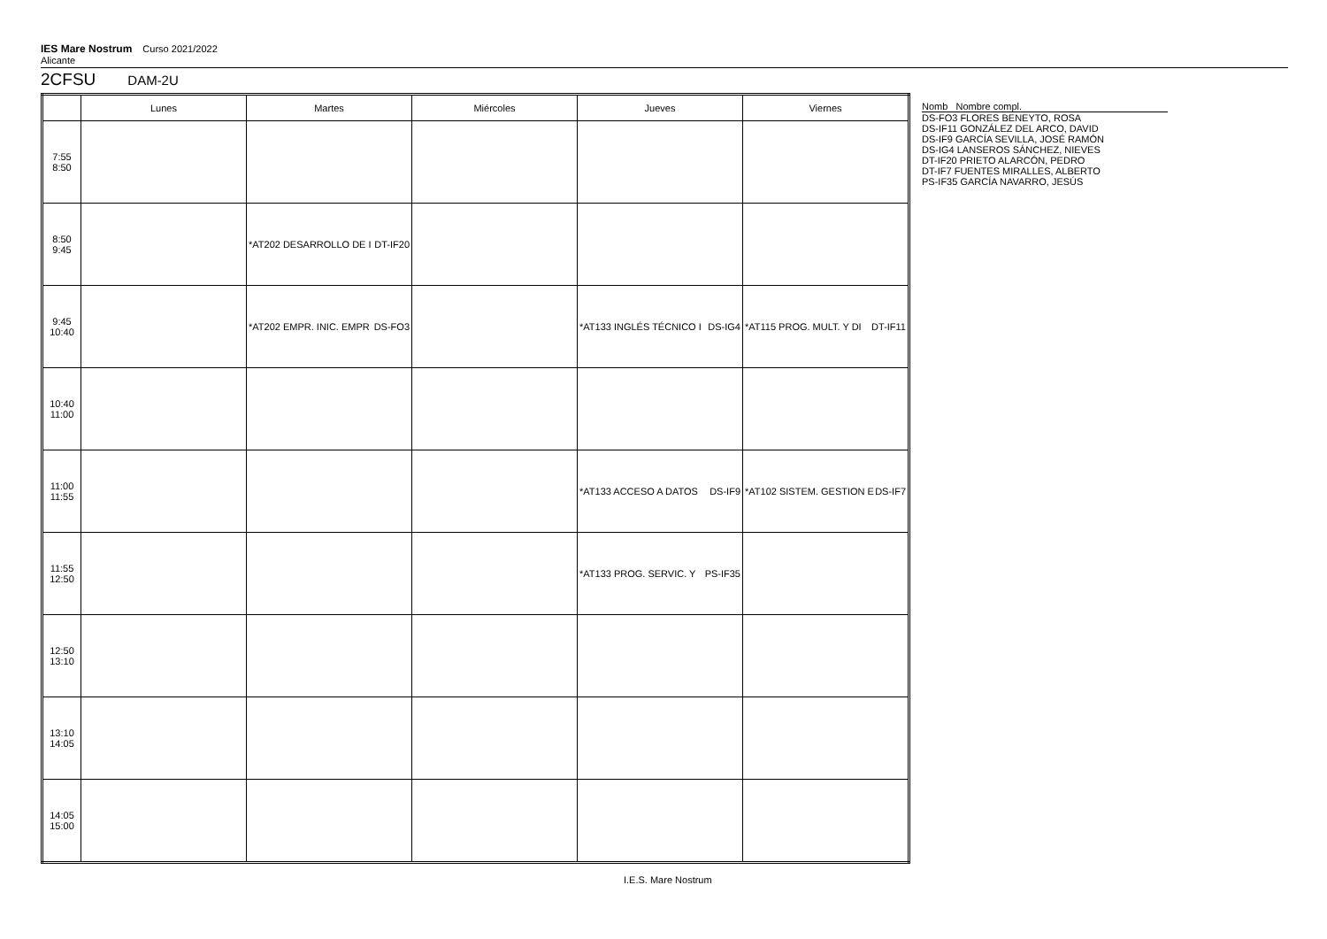IES Mare Nostrum Curso 2021/2022
Alicante
2CFSU DAM-2U
| | Lunes | Martes | Miércoles | Jueves | Viernes |
| --- | --- | --- | --- | --- | --- |
| 7:55 8:50 | | | | | |
| 8:50 9:45 | | *AT202 DESARROLLO DE I DT-IF20 | | | |
| 9:45 10:40 | | *AT202 EMPR. INIC. EMPR DS-FO3 | | *AT133 INGLÉS TÉCNICO I DS-IG4 | *AT115 PROG. MULT. Y DI DT-IF11 |
| 10:40 11:00 | | | | | |
| 11:00 11:55 | | | | *AT133 ACCESO A DATOS DS-IF9 | *AT102 SISTEM. GESTION E DS-IF7 |
| 11:55 12:50 | | | | *AT133 PROG. SERVIC. Y PS-IF35 | |
| 12:50 13:10 | | | | | |
| 13:10 14:05 | | | | | |
| 14:05 15:00 | | | | | |
Nomb Nombre compl.
DS-FO3 FLORES BENEYTO, ROSA
DS-IF11 GONZÁLEZ DEL ARCO, DAVID
DS-IF9 GARCÍA SEVILLA, JOSÉ RAMÓN
DS-IG4 LANSEROS SÁNCHEZ, NIEVES
DT-IF20 PRIETO ALARCÓN, PEDRO
DT-IF7 FUENTES MIRALLES, ALBERTO
PS-IF35 GARCÍA NAVARRO, JESÚS
I.E.S. Mare Nostrum